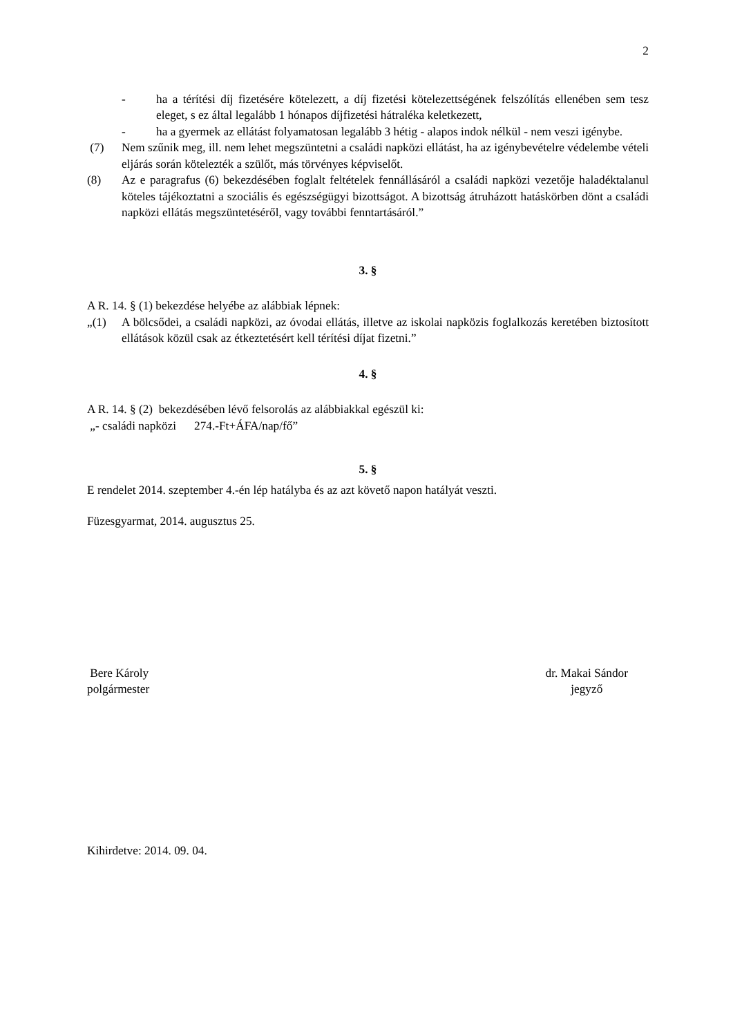2
- ha a térítési díj fizetésére kötelezett, a díj fizetési kötelezettségének felszólítás ellenében sem tesz eleget, s ez által legalább 1 hónapos díjfizetési hátraléka keletkezett,
- ha a gyermek az ellátást folyamatosan legalább 3 hétig - alapos indok nélkül - nem veszi igénybe.
(7) Nem szűnik meg, ill. nem lehet megszüntetni a családi napközi ellátást, ha az igénybevételre védelembe vételi eljárás során kötelezték a szülőt, más törvényes képviselőt.
(8) Az e paragrafus (6) bekezdésében foglalt feltételek fennállásáról a családi napközi vezetője haladéktalanul köteles tájékoztatni a szociális és egészségügyi bizottságot. A bizottság átruházott hatáskörben dönt a családi napközi ellátás megszüntetéséről, vagy további fenntartásáról.”
3. §
A R. 14. § (1) bekezdése helyébe az alábbiak lépnek:
„(1) A bölcsődei, a családi napközi, az óvodai ellátás, illetve az iskolai napközis foglalkozás keretében biztosított ellátások közül csak az étkeztetésért kell térítési díjat fizetni.”
4. §
A R. 14. § (2) bekezdésében lévő felsorolás az alábbiakkal egészül ki:
„- családi napközi 274.-Ft+ÁFA/nap/fő”
5. §
E rendelet 2014. szeptember 4.-én lép hatályba és az azt követő napon hatályát veszti.
Füzesgyarmat, 2014. augusztus 25.
Bere Károly
polgármester
dr. Makai Sándor
jegyző
Kihirdetve: 2014. 09. 04.